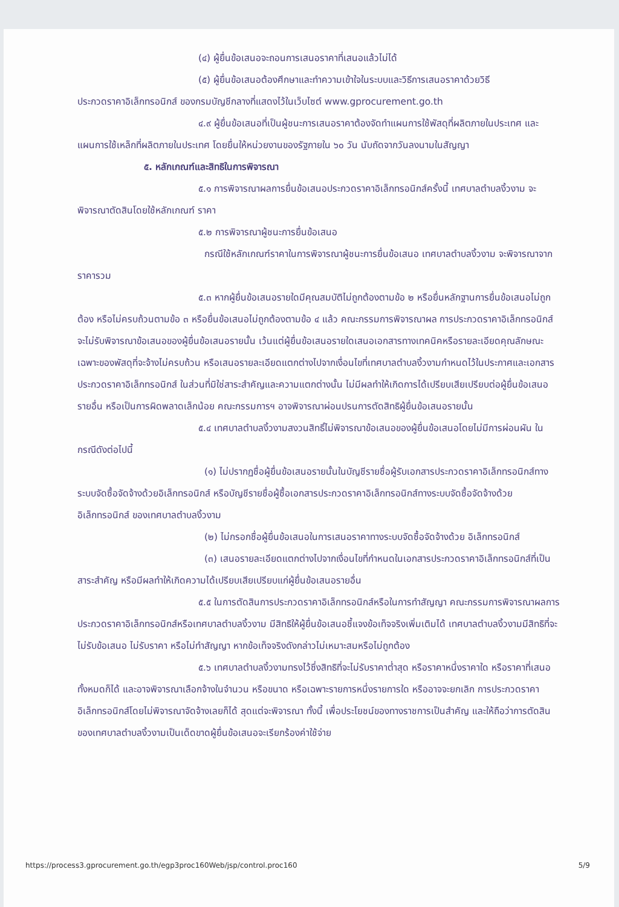(๔) ผู้ยื่นข้อเสนอจะถอนการเสนอราคาที่เสนอแล้วไม่ได้
(๕) ผู้ยื่นข้อเสนอต้องศึกษาและทำความเข้าใจในระบบและวิธีการเสนอราคาด้วยวิธี
ประกวดราคาอิเล็กทรอนิกส์ ของกรมบัญชีกลางที่แสดงไว้ในเว็บไซต์ www.gprocurement.go.th
๔.๙ ผู้ยื่นข้อเสนอที่เป็นผู้ชนะการเสนอราคาต้องจัดทำแผนการใช้พัสดุที่ผลิตภายในประเทศ และแผนการใช้เหล็กที่ผลิตภายในประเทศ โดยยื่นให้หน่วยงานของรัฐภายใน ๖๐ วัน นับถัดจากวันลงนามในสัญญา
๕. หลักเกณฑ์และสิทธิในการพิจารณา
๕.๑ การพิจารณาผลการยื่นข้อเสนอประกวดราคาอิเล็กทรอนิกส์ครั้งนี้ เทศบาลตำบลงิ้วงาม จะพิจารณาตัดสินโดยใช้หลักเกณฑ์ ราคา
๕.๒ การพิจารณาผู้ชนะการยื่นข้อเสนอ
กรณีใช้หลักเกณฑ์ราคาในการพิจารณาผู้ชนะการยื่นข้อเสนอ เทศบาลตำบลงิ้วงาม จะพิจารณาจาก ราคารวม
๕.๓ หากผู้ยื่นข้อเสนอรายใดมีคุณสมบัติไม่ถูกต้องตามข้อ ๒ หรือยื่นหลักฐานการยื่นข้อเสนอไม่ถูกต้อง หรือไม่ครบถ้วนตามข้อ ๓ หรือยื่นข้อเสนอไม่ถูกต้องตามข้อ ๔ แล้ว คณะกรรมการพิจารณาผล การประกวดราคาอิเล็กทรอนิกส์จะไม่รับพิจารณาข้อเสนอของผู้ยื่นข้อเสนอรายนั้น เว้นแต่ผู้ยื่นข้อเสนอรายใดเสนอเอกสารทางเทคนิคหรือรายละเอียดคุณลักษณะเฉพาะของพัสดุที่จะจ้างไม่ครบถ้วน หรือเสนอรายละเอียดแตกต่างไปจากเงื่อนไขที่เทศบาลตำบลงิ้วงามกำหนดไว้ในประกาศและเอกสารประกวดราคาอิเล็กทรอนิกส์ ในส่วนที่มิใช่สาระสำคัญและความแตกต่างนั้น ไม่มีผลทำให้เกิดการได้เปรียบเสียเปรียบต่อผู้ยื่นข้อเสนอรายอื่น หรือเป็นการผิดพลาดเล็กน้อย คณะกรรมการฯ อาจพิจารณาผ่อนปรนการตัดสิทธิผู้ยื่นข้อเสนอรายนั้น
๕.๔ เทศบาลตำบลงิ้วงามสงวนสิทธิ์ไม่พิจารณาข้อเสนอของผู้ยื่นข้อเสนอโดยไม่มีการผ่อนผัน ในกรณีดังต่อไปนี้
(๑) ไม่ปรากฏชื่อผู้ยื่นข้อเสนอรายนั้นในบัญชีรายชื่อผู้รับเอกสารประกวดราคาอิเล็กทรอนิกส์ทางระบบจัดซื้อจัดจ้างด้วยอิเล็กทรอนิกส์ หรือบัญชีรายชื่อผู้ซื้อเอกสารประกวดราคาอิเล็กทรอนิกส์ทางระบบจัดซื้อจัดจ้างด้วยอิเล็กทรอนิกส์ ของเทศบาลตำบลงิ้วงาม
(๒) ไม่กรอกชื่อผู้ยื่นข้อเสนอในการเสนอราคาทางระบบจัดซื้อจัดจ้างด้วย อิเล็กทรอนิกส์
(๓) เสนอรายละเอียดแตกต่างไปจากเงื่อนไขที่กำหนดในเอกสารประกวดราคาอิเล็กทรอนิกส์ที่เป็นสาระสำคัญ หรือมีผลทำให้เกิดความได้เปรียบเสียเปรียบแก่ผู้ยื่นข้อเสนอรายอื่น
๕.๕ ในการตัดสินการประกวดราคาอิเล็กทรอนิกส์หรือในการทำสัญญา คณะกรรมการพิจารณาผลการประกวดราคาอิเล็กทรอนิกส์หรือเทศบาลตำบลงิ้วงาม มีสิทธิให้ผู้ยื่นข้อเสนอชี้แจงข้อเท็จจริงเพิ่มเติมได้ เทศบาลตำบลงิ้วงามมีสิทธิที่จะไม่รับข้อเสนอ ไม่รับราคา หรือไม่ทำสัญญา หากข้อเท็จจริงดังกล่าวไม่เหมาะสมหรือไม่ถูกต้อง
๕.๖ เทศบาลตำบลงิ้วงามทรงไว้ซึ่งสิทธิที่จะไม่รับราคาต่ำสุด หรือราคาหนึ่งราคาใด หรือราคาที่เสนอทั้งหมดก็ได้ และอาจพิจารณาเลือกจ้างในจำนวน หรือขนาด หรือเฉพาะรายการหนึ่งรายการใด หรืออาจจะยกเลิก การประกวดราคาอิเล็กทรอนิกส์โดยไม่พิจารณาจัดจ้างเลยก็ได้ สุดแต่จะพิจารณา ทั้งนี้ เพื่อประโยชน์ของทางราชการเป็นสำคัญ และให้ถือว่าการตัดสินของเทศบาลตำบลงิ้วงามเป็นเด็ดขาดผู้ยื่นข้อเสนอจะเรียกร้องค่าใช้จ่าย
https://process3.gprocurement.go.th/egp3proc160Web/jsp/control.proc160 5/9